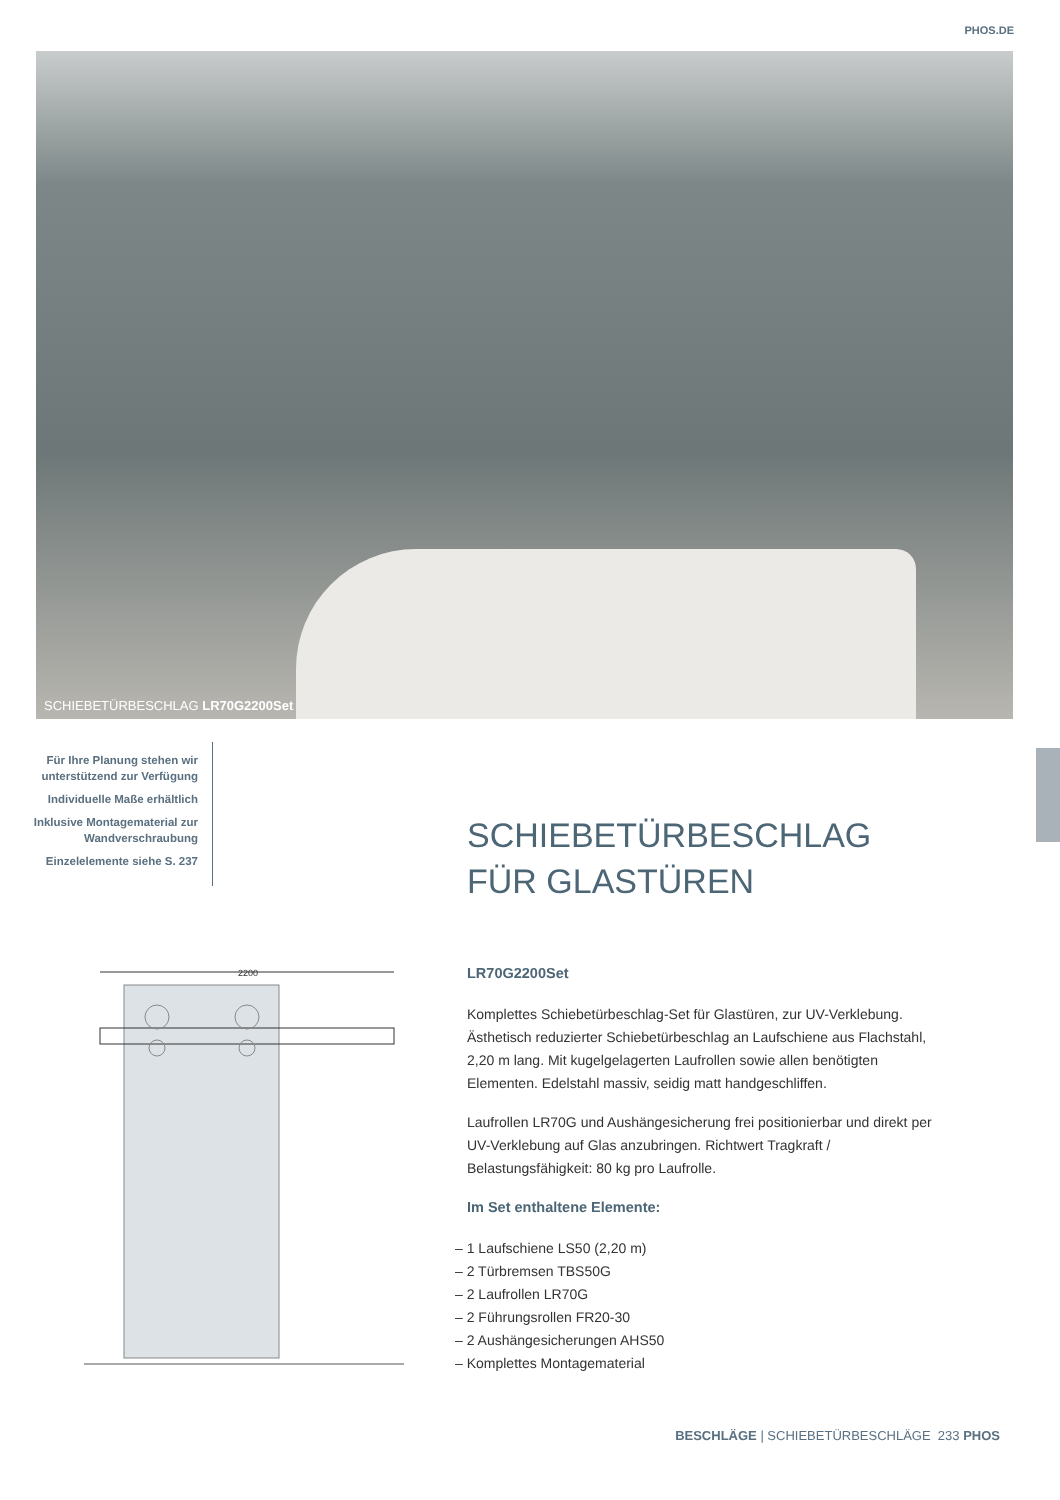PHOS.DE
SCHIEBETÜRBESCHLAG LR70G2200Set
Für Ihre Planung stehen wir unterstützend zur Verfügung
Individuelle Maße erhältlich
Inklusive Montagematerial zur Wandverschraubung
Einzelelemente siehe S. 237
SCHIEBETÜRBESCHLAG
FÜR GLASTÜREN
2200
LR70G2200Set
Komplettes Schiebetürbeschlag-Set für Glastüren, zur UV-Verklebung. Ästhetisch reduzierter Schiebetürbeschlag an Laufschiene aus Flachstahl, 2,20 m lang. Mit kugelgelagerten Laufrollen sowie allen benötigten Elementen. Edelstahl massiv, seidig matt handgeschliffen.
Laufrollen LR70G und Aushängesicherung frei positionierbar und direkt per UV-Verklebung auf Glas anzubringen. Richtwert Tragkraft / Belastungsfähigkeit: 80 kg pro Laufrolle.
Im Set enthaltene Elemente:
– 1 Laufschiene LS50 (2,20 m)
– 2 Türbremsen TBS50G
– 2 Laufrollen LR70G
– 2 Führungsrollen FR20-30
– 2 Aushängesicherungen AHS50
– Komplettes Montagematerial
BESCHLÄGE | SCHIEBETÜRBESCHLÄGE 233 PHOS